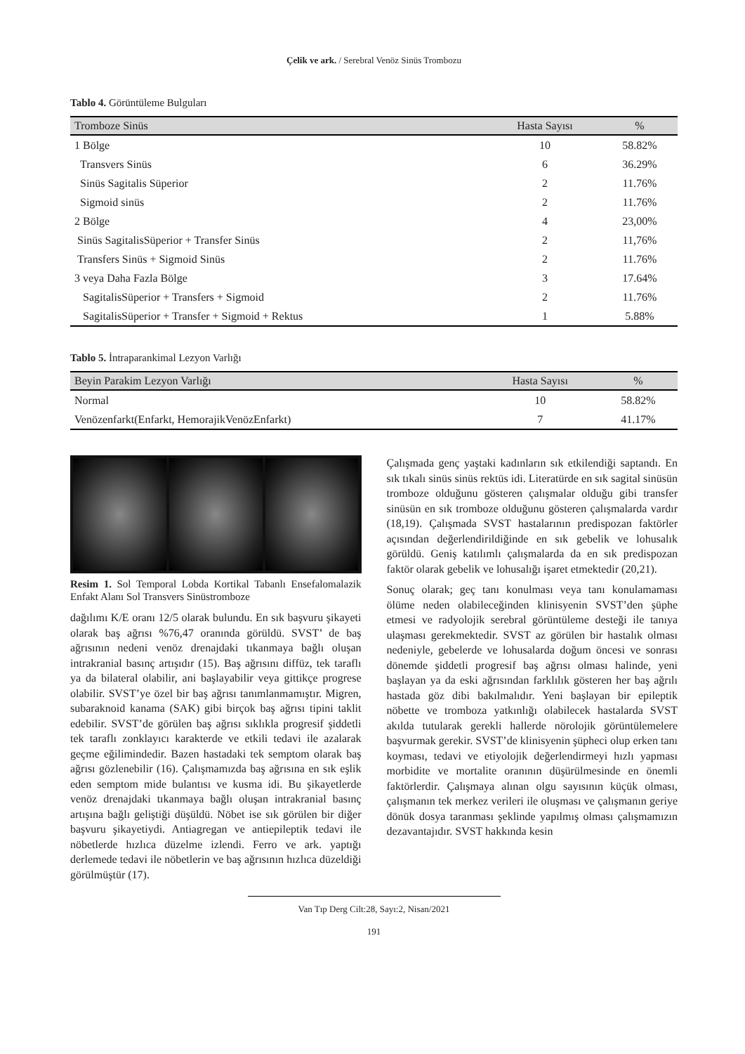Çelik ve ark. / Serebral Venöz Sinüs Trombozu
Tablo 4. Görüntüleme Bulguları
| Tromboze Sinüs | Hasta Sayısı | % |
| --- | --- | --- |
| 1 Bölge | 10 | 58.82% |
| Transvers Sinüs | 6 | 36.29% |
| Sinüs Sagitalis Süperior | 2 | 11.76% |
| Sigmoid sinüs | 2 | 11.76% |
| 2 Bölge | 4 | 23,00% |
| Sinüs SagitalisSüperior + Transfer Sinüs | 2 | 11,76% |
| Transfers Sinüs + Sigmoid Sinüs | 2 | 11.76% |
| 3 veya Daha Fazla Bölge | 3 | 17.64% |
| SagitalisSüperior + Transfers + Sigmoid | 2 | 11.76% |
| SagitalisSüperior + Transfer + Sigmoid + Rektus | 1 | 5.88% |
Tablo 5. İntraparankimal Lezyon Varlığı
| Beyin Parakim Lezyon Varlığı | Hasta Sayısı | % |
| --- | --- | --- |
| Normal | 10 | 58.82% |
| Venözenfarkt(Enfarkt, HemorajikVenözEnfarkt) | 7 | 41.17% |
Resim 1. Sol Temporal Lobda Kortikal Tabanlı Ensefalomalazik Enfakt Alanı Sol Transvers Sinüstromboze
dağılımı K/E oranı 12/5 olarak bulundu. En sık başvuru şikayeti olarak baş ağrısı %76,47 oranında görüldü. SVST’ de baş ağrısının nedeni venöz drenajdaki tıkanmaya bağlı oluşan intrakranial basınç artışıdır (15). Baş ağrısını diffüz, tek taraflı ya da bilateral olabilir, ani başlayabilir veya gittikçe progrese olabilir. SVST’ye özel bir baş ağrısı tanımlanmamıştır. Migren, subaraknoid kanama (SAK) gibi birçok baş ağrısı tipini taklit edebilir. SVST’de görülen baş ağrısı sıklıkla progresif şiddetli tek taraflı zonklayıcı karakterde ve etkili tedavi ile azalarak geçme eğilimindedir. Bazen hastadaki tek semptom olarak baş ağrısı gözlenebilir (16). Çalışmamızda baş ağrısına en sık eşlik eden semptom mide bulantısı ve kusma idi. Bu şikayetlerde venöz drenajdaki tıkanmaya bağlı oluşan intrakranial basınç artışına bağlı geliştiği düşüldü. Nöbet ise sık görülen bir diğer başvuru şikayetiydi. Antiagregan ve antiepileptik tedavi ile nöbetlerde hızlıca düzelme izlendi. Ferro ve ark. yaptığı derlemede tedavi ile nöbetlerin ve baş ağrısının hızlıca düzeldiği görülmüştür (17).
Çalışmada genç yaştaki kadınların sık etkilendiği saptandı. En sık tıkalı sinüs sinüs rektüs idi. Literatürde en sık sagital sinüsün tromboze olduğunu gösteren çalışmalar olduğu gibi transfer sinüsün en sık tromboze olduğunu gösteren çalışmalarda vardır (18,19). Çalışmada SVST hastalarının predispozan faktörler açısından değerlendirildiğinde en sık gebelik ve lohusalık görüldü. Geniş katılımlı çalışmalarda da en sık predispozan faktör olarak gebelik ve lohusalığı işaret etmektedir (20,21).
Sonuç olarak; geç tanı konulması veya tanı konulamaması ölüme neden olabileceğinden klinisyenin SVST’den şüphe etmesi ve radyolojik serebral görüntüleme desteği ile tanıya ulaşması gerekmektedir. SVST az görülen bir hastalık olması nedeniyle, gebelerde ve lohusalarda doğum öncesi ve sonrası dönemde şiddetli progresif baş ağrısı olması halinde, yeni başlayan ya da eski ağrısından farklılık gösteren her baş ağrılı hastada göz dibi bakılmalıdır. Yeni başlayan bir epileptik nöbette ve tromboza yatkınlığı olabilecek hastalarda SVST akılda tutularak gerekli hallerde nörolojik görüntülemelere başvurmak gerekir. SVST’de klinisyenin şüpheci olup erken tanı koyması, tedavi ve etiyolojik değerlendirmeyi hızlı yapması morbidite ve mortalite oranının düşürülmesinde en önemli faktörlerdir. Çalışmaya alınan olgu sayısının küçük olması, çalışmanın tek merkez verileri ile oluşması ve çalışmanın geriye dönük dosya taranması şeklinde yapılmış olması çalışmamızın dezavantajıdır. SVST hakkında kesin
Van Tıp Derg Cilt:28, Sayı:2, Nisan/2021
191